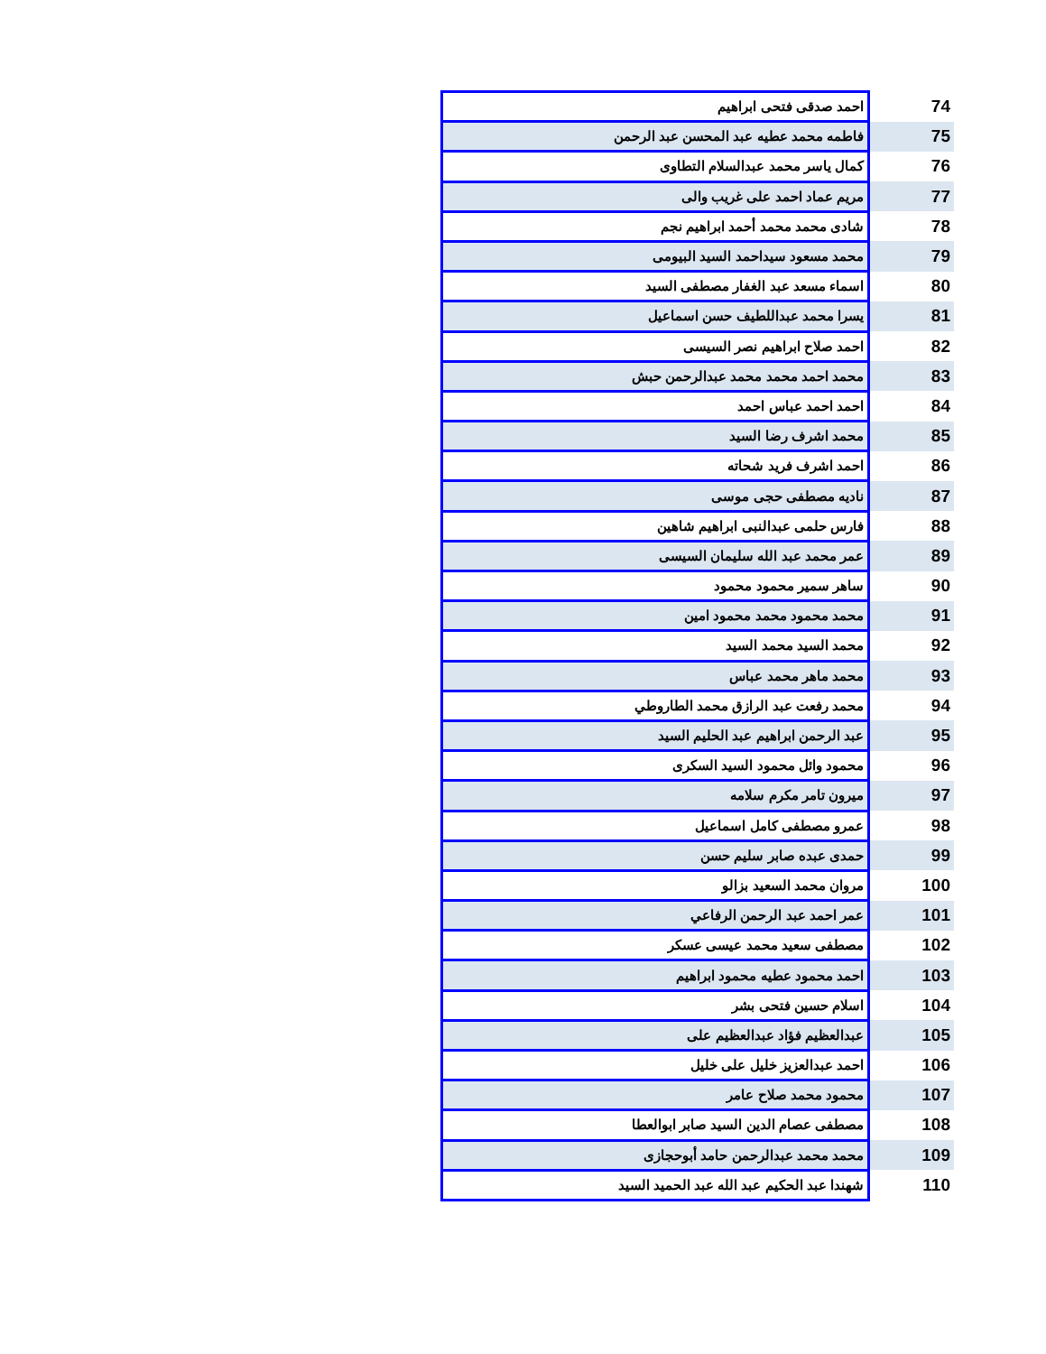| 74 | احمد صدقى فتحى ابراهيم |
| 75 | فاطمه محمد عطيه عبد المحسن عبد الرحمن |
| 76 | كمال ياسر محمد عبدالسلام التطاوى |
| 77 | مريم عماد احمد على غريب والى |
| 78 | شادى محمد محمد أحمد ابراهيم نجم |
| 79 | محمد مسعود سيداحمد السيد البيومى |
| 80 | اسماء مسعد عبد الغفار مصطفى السيد |
| 81 | يسرا محمد عبداللطيف حسن اسماعيل |
| 82 | احمد صلاح ابراهيم نصر السيسى |
| 83 | محمد احمد محمد محمد عبدالرحمن حبش |
| 84 | احمد احمد عباس احمد |
| 85 | محمد اشرف رضا السيد |
| 86 | احمد اشرف فريد شحاته |
| 87 | ناديه مصطفى حجى موسى |
| 88 | فارس حلمى عبدالنبى ابراهيم شاهين |
| 89 | عمر محمد عبد الله سليمان السيسى |
| 90 | ساهر سمير محمود محمود |
| 91 | محمد محمود محمد محمود امين |
| 92 | محمد السيد محمد السيد |
| 93 | محمد ماهر محمد عباس |
| 94 | محمد رفعت عبد الرازق محمد الطاروطي |
| 95 | عبد الرحمن ابراهيم عبد الحليم السيد |
| 96 | محمود وائل محمود السيد السكرى |
| 97 | ميرون تامر مكرم سلامه |
| 98 | عمرو مصطفى كامل اسماعيل |
| 99 | حمدى عبده صابر سليم حسن |
| 100 | مروان محمد السعيد بزالو |
| 101 | عمر احمد عبد الرحمن الرفاعي |
| 102 | مصطفى سعيد محمد عيسى عسكر |
| 103 | احمد محمود عطيه محمود ابراهيم |
| 104 | اسلام حسين فتحى بشر |
| 105 | عبدالعظيم فؤاد عبدالعظيم على |
| 106 | احمد عبدالعزيز خليل على خليل |
| 107 | محمود محمد صلاح عامر |
| 108 | مصطفى عصام الدين السيد صابر ابوالعطا |
| 109 | محمد محمد عبدالرحمن حامد أبوحجازى |
| 110 | شهندا عبد الحكيم عبد الله عبد الحميد السيد |